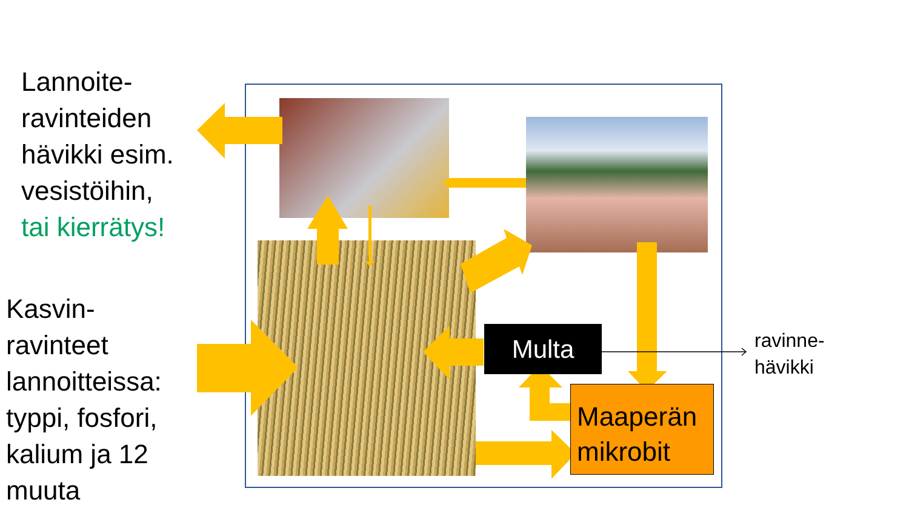Lannoite-
ravinteiden
hävikki esim.
vesistöihin,
tai kierrätys!
Kasvin-
ravinteet
lannoitteissa:
typpi, fosfori,
kalium ja 12
muuta
Multa
Maaperän
mikrobit
ravinne-
hävikki